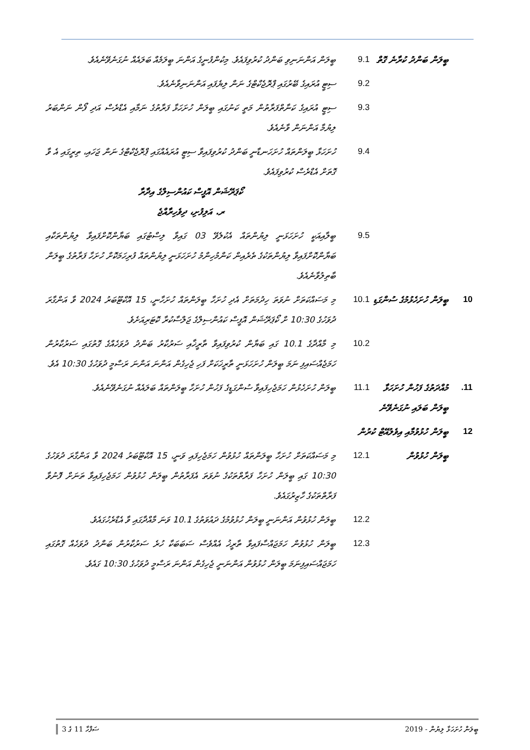| | ބީލަން ބަންދު ކުރާނެ ގޮތް | 9.1 | ބީލަން އަންނަނިވި ބަންދު ކުރުވިފައެވެ. މިކުންފުނީގެ އަންނަ ބީލަމެއް ބަލައެއް ނުގަނެވޭނެއެވެ. |
| | | 9.2 | ސިޓީ އުރައިގެ ބޭރުގައި ޕްރޮޖެކްޓްގެ ނަން ލިޔެފައި އަންނަނިވާނެއެވެ. |
| | | 9.3 | ސިޓީ އުރައިގެ ކަނާތްފަރާތުން މަތީ ކަނުގައި ބީލަން ހުށަހަޅާ ފަރާތުގެ ނަމާއި އެޑްރެސް އަދި ފޯން ނަންބަރު ލިޔުމާ އަންނަން ވާނެއެވެ. |
| | | 9.4 | ހުށަހަޅާ ބީލަންތައް ހުށަހަނޑާނީ ބަންދު ކުރުވިފައިވާ ސިޓީ އުރައެއްގައި ޕްރޮޖެކްޓްގެ ނަން ޖަހައި، ތިރީގައި އެ ވާ ގޮތަށް އެޑްރެސް ކުރުވިފައެވެ. ކޯޕަރޭޝަން އޮފީސް ކައުންސިލްގެ އިދާރާ ރ. އަލިފުށި، ދިވެހިރާއްޖެ |
| | | 9.5 | ބީލާއިއަކީ ހުށަހަޅަނީ ލިޔުންތައް އެކުލެވޭ 03 ގައިވާ ލިސްޓުގައި ބަޔާންކޮށްފައިވާ ލިޔުންތަކާއި ބަޔާންކޮށްފައިވާ ލިޔުންތަކުގެ ތެރެއިން ކަންމުހިންމު ހުށަހަޅަނީ ލިޔުންތައް ފުރިހަމަކޮށް ހުށަހާ ފަރާތުގެ ބީލަން ބާތިލުވާނެއެވެ. |
| 10 | ބީލަން ހުށަހެޅުމުގެ ސުންގަޑި | 10.1 | މި މަސައްކަތަށް ނުވަތަ ހިދުމަތަށް އެދި ހުށަހާ ބީލަންތައް ހުށަހާނީ، 15 އޮކްޓޫބަރު 2024 ވާ އަންގާރަ ދުވަހުގެ 10:30 ށް ކޯޕަރޭޝަން އޮފީސް ކައުންސިލްގެ ޖަލްސާކުރާ ކޮޓަރިއަށެވެ. |
| | | 10.2 | މި މާއްދާގެ 10.1 ގައި ބަޔާން ކުރުވިފައިވާ ތާރީޚާއި ސަރުކާރު ބަންދު ދުވަހެއްގެ ގޮތުގައި ސަރުކާރުން ހަމަޖެއްސައިފި ނަމަ ބީލަން ހުށަހަޅަނީ ތާރީޚަކަށް ފަހި ޖެހިގެން އަންނަ އަންނަ ރަސްމީ ދުވަހުގެ 10:30 އެވެ. |
| 11. | މުއްދަތުގެ ފަހުން ހުށަހަޅާ ބީލަން ބަލައި ނުގަނެވޭނެ | 11.1 | ބީލަން ހުށަހެޅުން ހަމަޖެހިފައިވާ ސުންގަޑީގެ ފަހުން ހުށަހާ ބީލަންތައް ބަލައެއް ނުގަނެވޭނެއެވެ. |
| 12 | ބީލަން ހުޅުވުމާއި އިވެލުއޭޓް ކުރުން | | |
| | ބީލަން ހުޅުވުން | 12.1 | މި މަސައްކަތަށް ހުށަހާ ބީލަންތައް ހުޅުވުން ހަމަޖެހިފައި ވަނީ، 15 އޮކްޓޫބަރު 2024 ވާ އަންގާރަ ދުވަހުގެ 10:30 ގައި ބީލަން ހުށަހާ ފަރާތްތަކުގެ ނުވަތަ އެފަރާތުން ބީލަން ހުޅުވުން ހަމަޖެހިފައިވާ ތަނަށް ފޮނުވާ ފަރާތްތަކުގެ ހާޒިރުގައެވެ. |
| | | 12.2 | ބީލަން ހުޅުވުން އަންނަނީ ބީލަން ހުޅުވުމުގެ ދައުވަތުގެ 10.1 ވަނަ މާއްދާގައި ވާ އެޑްރެހުގައެވެ. |
| | | 12.3 | ބީލަން ހުޅުވުން ހަމަޖައްސާފައިވާ ތާރީޚު އެއްވެސް ސަބަބަކާ ހުރެ ސަރުކާރުން ބަންދު ދުވަހެއް ގޮތުގައި ހަމަޖައްސައިފިނަމަ ބީލަން ހުޅުވުން އަންނަނީ ޖެހިގެން އަންނަ ރަސްމީ ދުވަހުގެ 10:30 ގައެވެ. |
ބީލަން ހުށަހަޅާ ލިޔުން - 2019 ސަފްހާ 11 ގެ 3